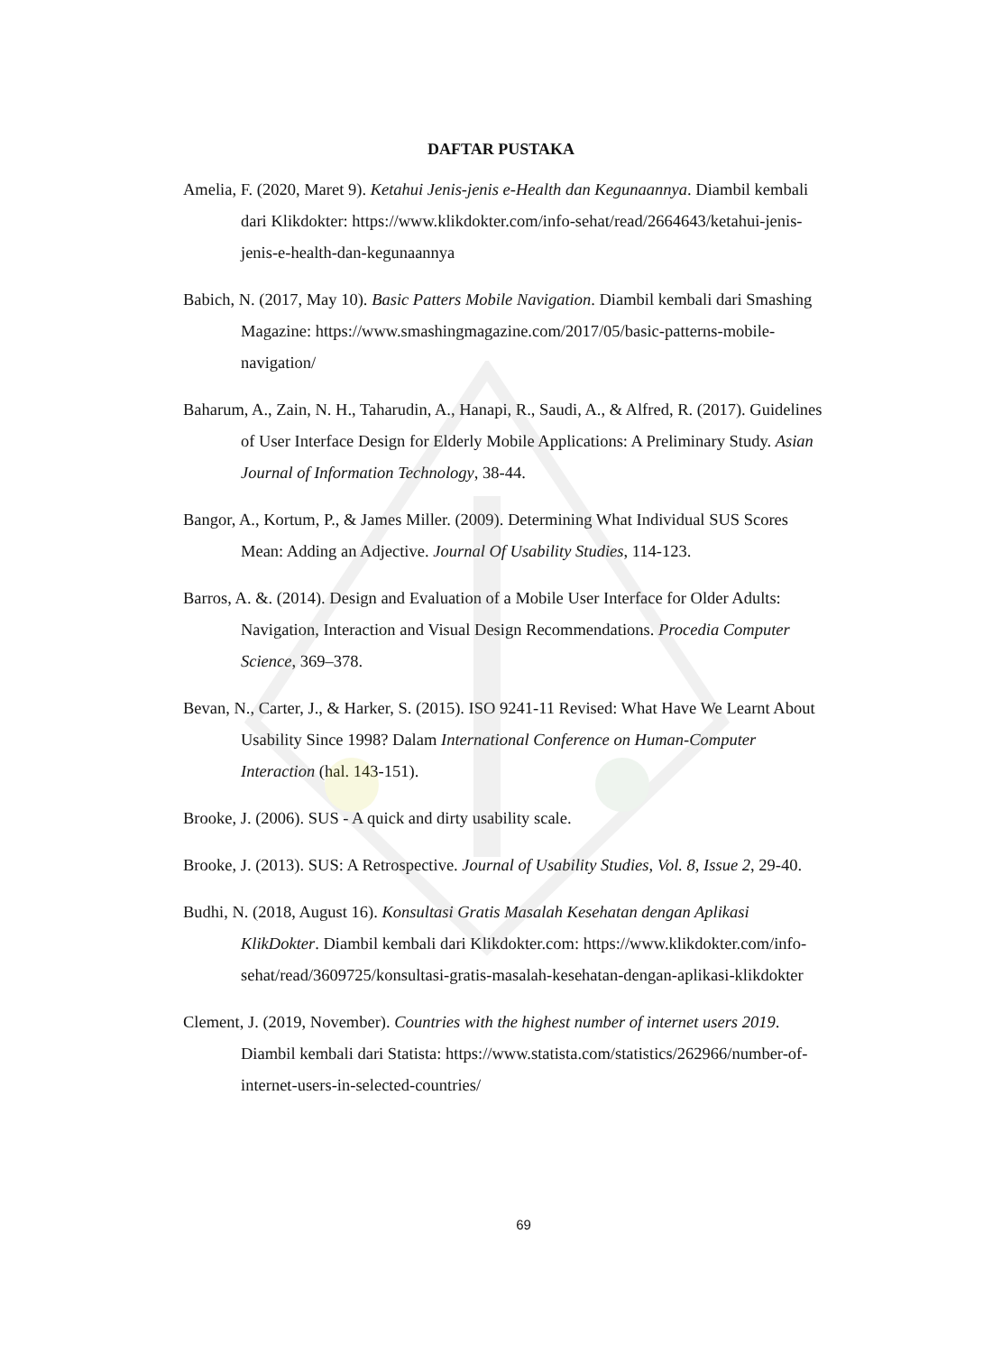DAFTAR PUSTAKA
Amelia, F. (2020, Maret 9). Ketahui Jenis-jenis e-Health dan Kegunaannya. Diambil kembali dari Klikdokter: https://www.klikdokter.com/info-sehat/read/2664643/ketahui-jenis-jenis-e-health-dan-kegunaannya
Babich, N. (2017, May 10). Basic Patters Mobile Navigation. Diambil kembali dari Smashing Magazine: https://www.smashingmagazine.com/2017/05/basic-patterns-mobile-navigation/
Baharum, A., Zain, N. H., Taharudin, A., Hanapi, R., Saudi, A., & Alfred, R. (2017). Guidelines of User Interface Design for Elderly Mobile Applications: A Preliminary Study. Asian Journal of Information Technology, 38-44.
Bangor, A., Kortum, P., & James Miller. (2009). Determining What Individual SUS Scores Mean: Adding an Adjective. Journal Of Usability Studies, 114-123.
Barros, A. &. (2014). Design and Evaluation of a Mobile User Interface for Older Adults: Navigation, Interaction and Visual Design Recommendations. Procedia Computer Science, 369–378.
Bevan, N., Carter, J., & Harker, S. (2015). ISO 9241-11 Revised: What Have We Learnt About Usability Since 1998? Dalam International Conference on Human-Computer Interaction (hal. 143-151).
Brooke, J. (2006). SUS - A quick and dirty usability scale.
Brooke, J. (2013). SUS: A Retrospective. Journal of Usability Studies, Vol. 8, Issue 2, 29-40.
Budhi, N. (2018, August 16). Konsultasi Gratis Masalah Kesehatan dengan Aplikasi KlikDokter. Diambil kembali dari Klikdokter.com: https://www.klikdokter.com/info-sehat/read/3609725/konsultasi-gratis-masalah-kesehatan-dengan-aplikasi-klikdokter
Clement, J. (2019, November). Countries with the highest number of internet users 2019. Diambil kembali dari Statista: https://www.statista.com/statistics/262966/number-of-internet-users-in-selected-countries/
69